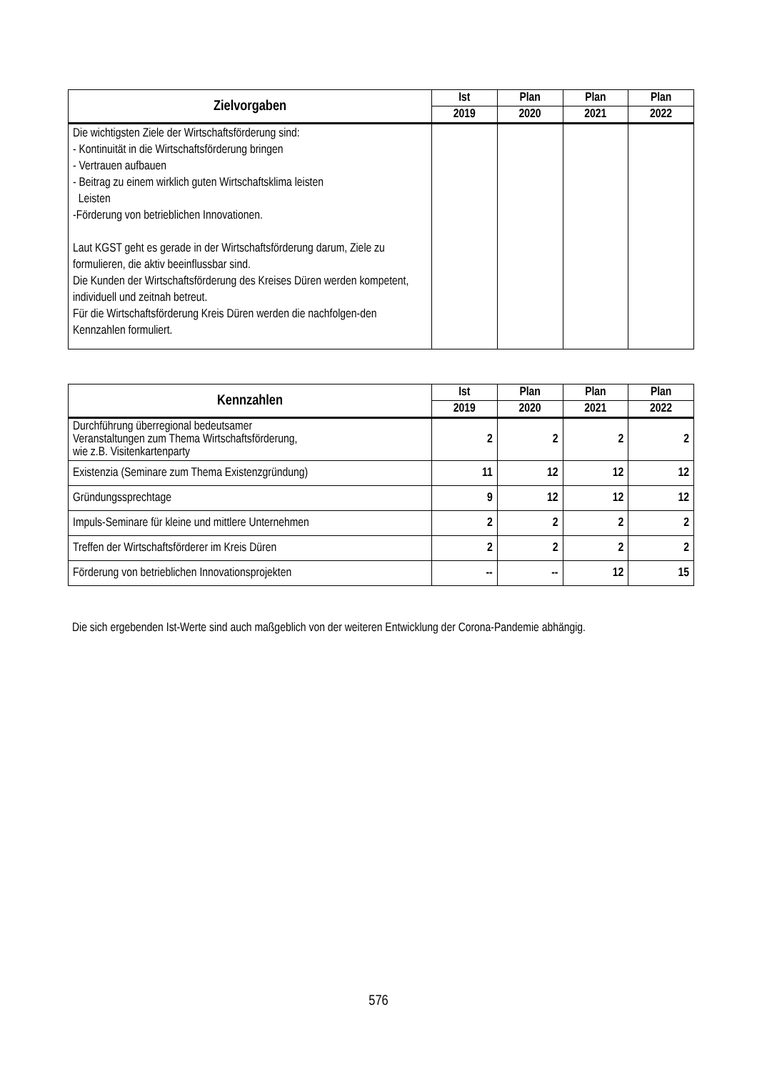| Zielvorgaben | Ist | Plan | Plan | Plan |
| --- | --- | --- | --- | --- |
| | 2019 | 2020 | 2021 | 2022 |
| Die wichtigsten Ziele der Wirtschaftsförderung sind: - Kontinuität in die Wirtschaftsförderung bringen - Vertrauen aufbauen - Beitrag zu einem wirklich guten Wirtschaftsklima leisten Leisten -Förderung von betrieblichen Innovationen. Laut KGST geht es gerade in der Wirtschaftsförderung darum, Ziele zu formulieren, die aktiv beeinflussbar sind. Die Kunden der Wirtschaftsförderung des Kreises Düren werden kompetent, individuell und zeitnah betreut. Für die Wirtschaftsförderung Kreis Düren werden die nachfolgen-den Kennzahlen formuliert. | | | | |
| Kennzahlen | Ist | Plan | Plan | Plan |
| --- | --- | --- | --- | --- |
| | 2019 | 2020 | 2021 | 2022 |
| Durchführung überregional bedeutsamer Veranstaltungen zum Thema Wirtschaftsförderung, wie z.B. Visitenkartenparty | 2 | 2 | 2 | 2 |
| Existenzia (Seminare zum Thema Existenzgründung) | 11 | 12 | 12 | 12 |
| Gründungssprechtage | 9 | 12 | 12 | 12 |
| Impuls-Seminare für kleine und mittlere Unternehmen | 2 | 2 | 2 | 2 |
| Treffen der Wirtschaftsförderer im Kreis Düren | 2 | 2 | 2 | 2 |
| Förderung von betrieblichen Innovationsprojekten | -- | -- | 12 | 15 |
Die sich ergebenden Ist-Werte sind auch maßgeblich von der weiteren Entwicklung der Corona-Pandemie abhängig.
576